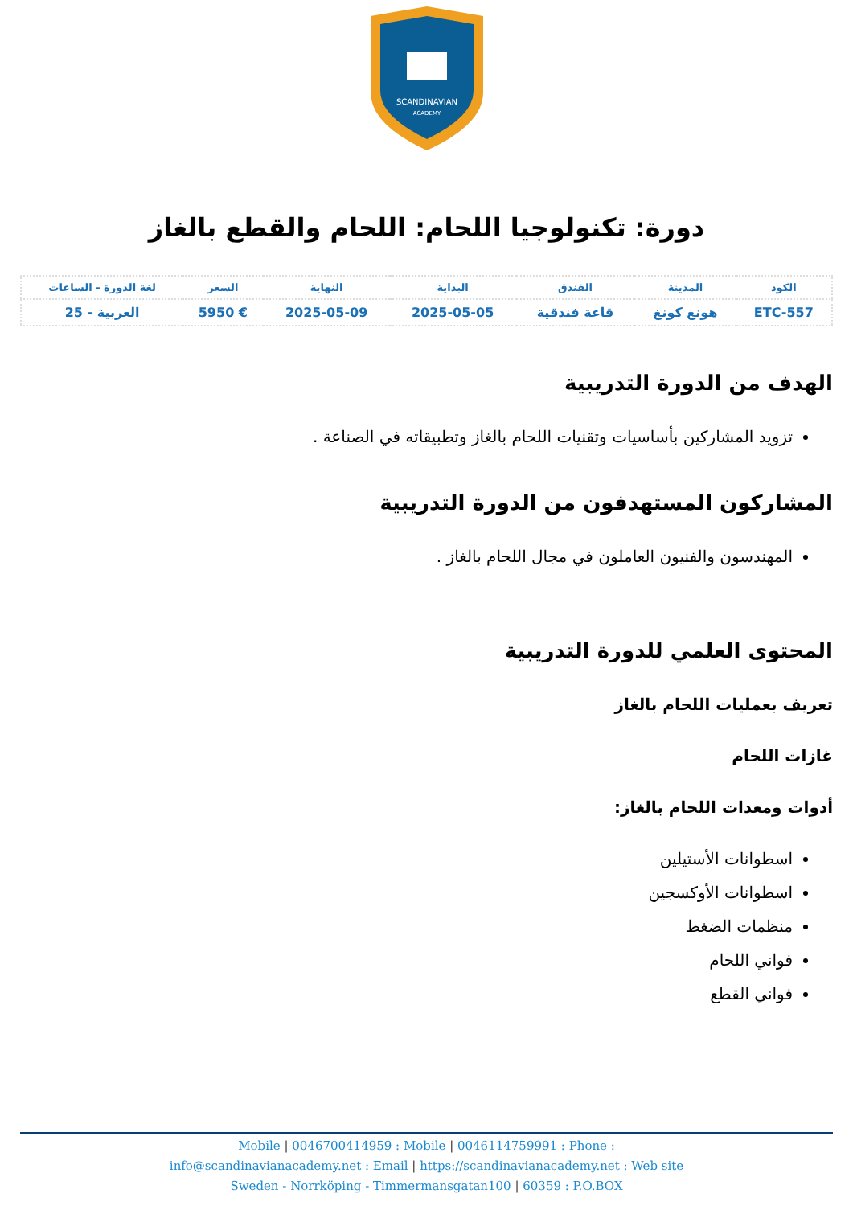SCANDINAVIAN
ACADEMY
دورة: تكنولوجيا اللحام: اللحام والقطع بالغاز
| الكود | المدينة | الفندق | البداية | النهاية | السعر | لغة الدورة - الساعات |
| --- | --- | --- | --- | --- | --- | --- |
| ETC-557 | هونغ كونغ | قاعة فندقية | 2025-05-05 | 2025-05-09 | € 5950 | العربية - 25 |
الهدف من الدورة التدريبية
تزويد المشاركين بأساسيات وتقنيات اللحام بالغاز وتطبيقاته في الصناعة .
المشاركون المستهدفون من الدورة التدريبية
المهندسون والفنيون العاملون في مجال اللحام بالغاز .
المحتوى العلمي للدورة التدريبية
تعريف بعمليات اللحام بالغاز
غازات اللحام
أدوات ومعدات اللحام بالغاز:
اسطوانات الأستيلين
اسطوانات الأوكسجين
منظمات الضغط
فواني اللحام
فواني القطع
Mobile | 0046700414959 : Mobile | 0046114759991 : Phone :
info@scandinavianacademy.net : Email | https://scandinavianacademy.net : Web site
Sweden - Norrköping - Timmermansgatan100 | 60359 : P.O.BOX